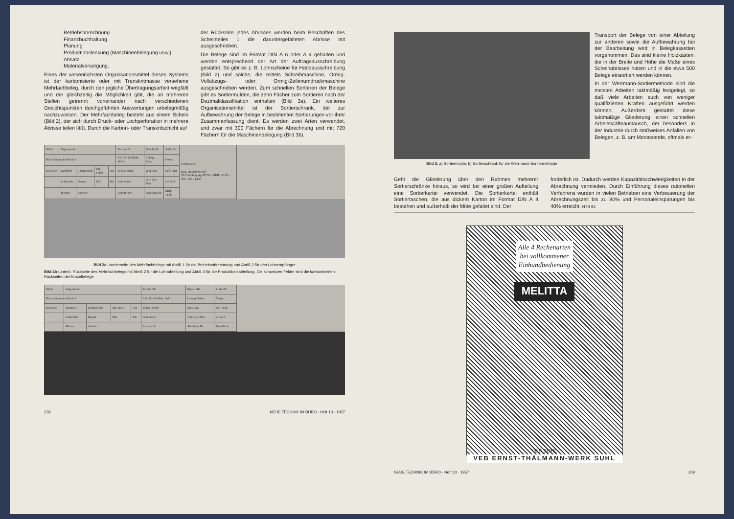Betriebsabrechnung
Finanzbuchhaltung
Planung
Produktionslenkung (Maschinenbelegung usw.)
Absatz
Materialversorgung.
Eines der wesentlichsten Organisationsmittel dieses Systems ist der karbonisierte oder mit Transkritmasse versehene Mehrfachbeleg, durch den jegliche Übertragungsarbeit wegfällt und der gleichzeitig die Möglichkeit gibt, die an mehreren Stellen getrennt voneinander nach verschiedenen Gesichtspunkten durchgeführten Auswertungen urbelegmäßig nachzuweisen. Der Mehrfachbeleg besteht aus einem Schein (Bild 2), der sich durch Druck- oder Lochperforation in mehrere Abrisse teilen läßt. Durch die Karbon- oder Transkritschicht auf
der Rückseite jedes Abrisses werden beim Beschriften des Scheinteiles 1 die daruntergefalteten Abrisse mit ausgeschrieben.
Die Belege sind im Format DIN A 6 oder A 4 gehalten und werden entsprechend der Art der Auftragsausschreibung gestaltet. So gibt es z. B. Lohnscheine für Handausschreibung (Bild 2) und solche, die mittels Schreibmaschine, Ormig-Vollabzugs- oder Ormig-Zeilenumdruckmaschine ausgeschrieben werden. Zum schnellen Sortieren der Belege gibt es Sortiermulden, die zehn Fächer zum Sortieren nach der Dezimalklassifikation enthalten (Bild 3a). Ein weiteres Organisationsmittel ist der Sortierschrank, der zur Aufbewahrung der Belege in bestimmten Sortierungen vor ihrer Zusammenfassung dient. Es werden zwei Arten verwendet, und zwar mit 300 Fächern für die Abrechnung und mit 720 Fächern für die Maschinenbelegung (Bild 3b).
| Stück | Gegenstand | | | | Zeichn.-Nr. | Masch.-Nr. | Auftr.-Nr. | Terminstelle Best.-Nr. 860/36 008 VLV Freiberg Ag 307/56 - DDR - V/1/6 - 300 - 556 - 1400 |
| Bezeichnung der Arbeit 1 | | | | | AG.-Nr. Geldfakt. Std.-L. | Lohngr. Rüstz. | Normz. | |
| Kostenart | Kontrolle | Lohnperiode | erh. Stück | AA | zu bez. Stück | gebr. Zeit | Soll-Verd. | |
| | Lohnrechn. | Datum | MA | BA | Gute Stück | verr. Ges.-Min. | Ist-Verd. | |
| | Meister | Arbeiter | | | Arbeiter Nr. | Abteilung Nr. | Mehr-Verd. | |
Bild 2a. Vorderseite des Mehrfachbelegs mit Abriß 1 für die Betriebsabrechnung und Abriß 3 für den Lohnempfänger
Bild 2b (unten). Rückseite des Mehrfachbelegs mit Abriß 2 für die Lohnabteilung und Abriß 4 für die Produktionsabteilung. Die schwarzen Felder sind die karbonisierten Rückseiten der Einzelbelege
| Stück | Gegenstand | | | | Zeichn.-Nr. | Masch.-Nr. | Auftr.-Nr. |
| Bezeichnung der Arbeit 2 | | | | | AG.-Nr. Geldfakt. Std.-L. | Lohngr. Rüstz. | Normz. |
| Kostenart | Kontrolle | Lohnperiode | erh. Stück | AA | zu bez. Stück | gebr. Zeit | Soll-Verd. |
| | Lohnrechn. | Datum | MA | BA | Gute Stück | verr. Ges.-Min. | Ist-Verd. |
| | Meister | Arbeiter | | | Arbeiter Nr. | Abteilung Nr. | Mehr-Verd. |
238 NEUE TECHNIK IM BÜRO · Heft 10 · 1957
Transport der Belege von einer Abteilung zur anderen sowie die Aufbewahrung bei der Bearbeitung wird in Belegkassetten vorgenommen. Das sind kleine Holzkästen, die in der Breite und Höhe die Maße eines Scheinabrisses haben und in die etwa 500 Belege einsortiert werden können.
In der Werrmann-Sortiermethode sind die meisten Arbeiten taktmäßig festgelegt, so daß viele Arbeiten auch von weniger qualifizierten Kräften ausgeführt werden können. Außerdem gestattet diese taktmäßige Gliederung einen schnellen Arbeitskräfteaustausch, der besonders in der Industrie durch stoßweises Anfallen von Belegen, z. B. am Monatsende, oftmals er-
Bild 3. a) Sortiermulde, b) Sortierschrank für die Werrmann-Sortiermethode
Geht die Gliederung über den Rahmen mehrerer Sortierschränke hinaus, so wird bei einer großen Aufteilung eine Sortierkartei verwendet. Die Sortierkartei enthält Sortiertaschen, die aus dickem Karton im Format DIN A 4 bestehen und außerhalb der Mitte gefaltet sind. Der
forderlich ist. Dadurch werden Kapazitätsschwierigkeiten in der Abrechnung vermieden. Durch Einführung dieses rationellen Verfahrens wurden in vielen Betrieben eine Verbesserung der Abrechnungszeit bis zu 80% und Personaleinsparungen bis 40% erreicht. NTB 83
Alle 4 Rechenarten
bei vollkommener
Einhandbedienung
MELITTA
VEB SUHL
VEB ERNST-THÄLMANN-WERK SUHL
NEUE TECHNIK IM BÜRO · Heft 10 · 1957 239